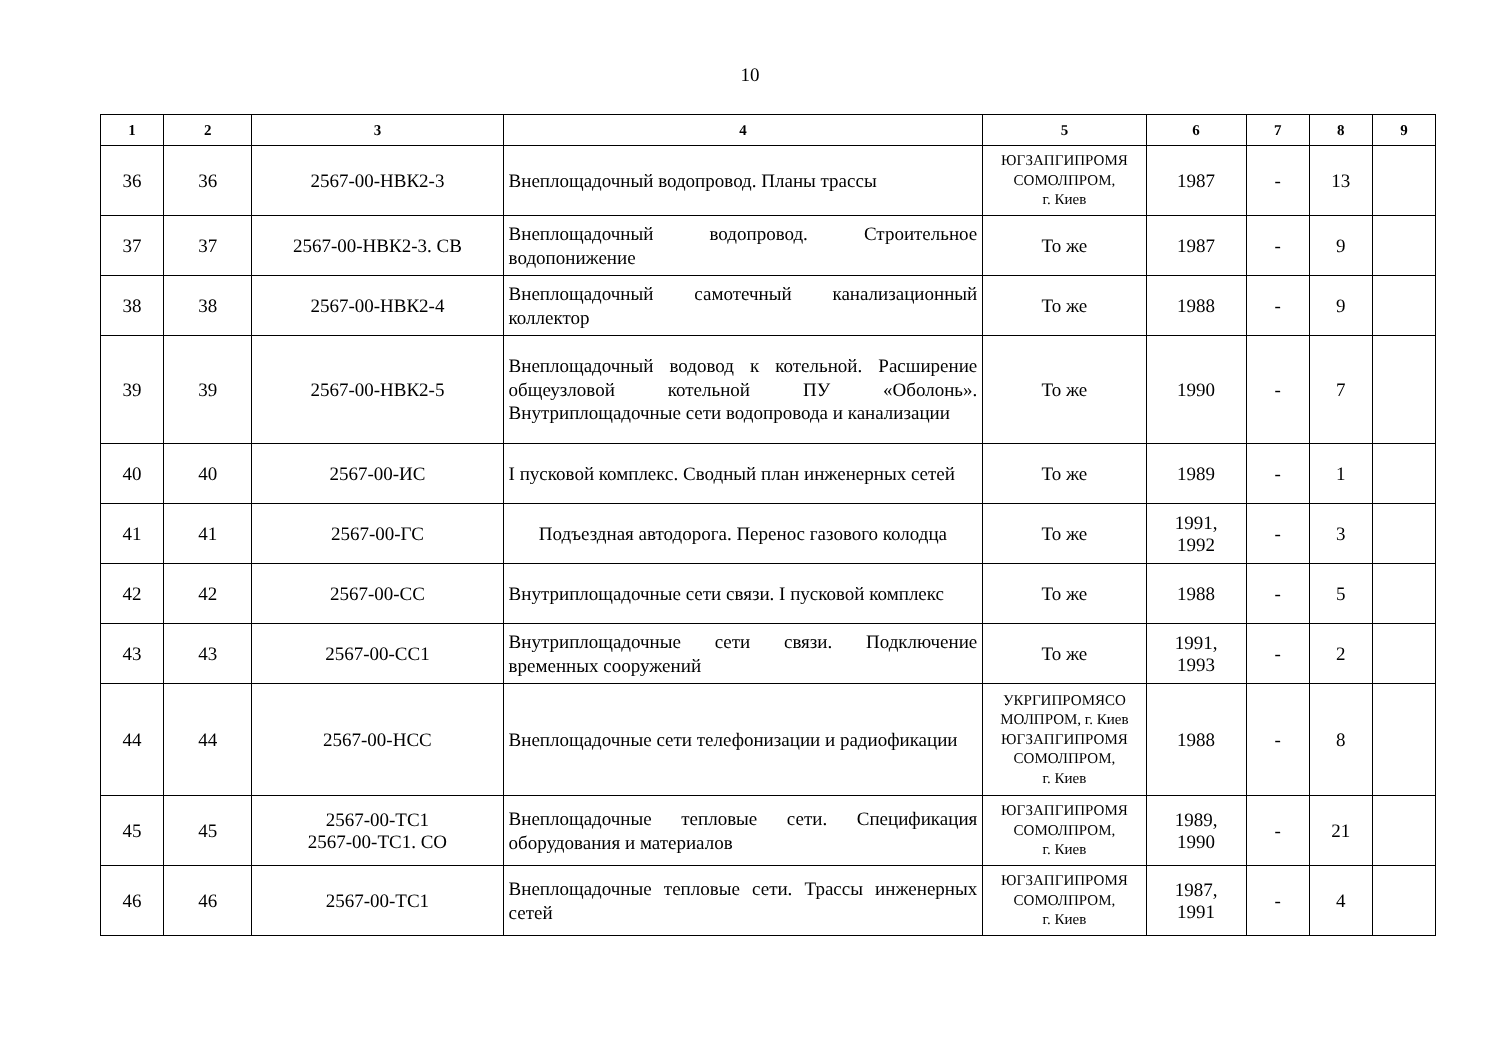10
| 1 | 2 | 3 | 4 | 5 | 6 | 7 | 8 | 9 |
| --- | --- | --- | --- | --- | --- | --- | --- | --- |
| 36 | 36 | 2567-00-НВК2-3 | Внеплощадочный водопровод. Планы трассы | ЮГЗАПГИПРОМЯ СОМОЛПРОМ, г. Киев | 1987 | - | 13 | |
| 37 | 37 | 2567-00-НВК2-3. СВ | Внеплощадочный водопровод. Строительное водопонижение | То же | 1987 | - | 9 | |
| 38 | 38 | 2567-00-НВК2-4 | Внеплощадочный самотечный канализационный коллектор | То же | 1988 | - | 9 | |
| 39 | 39 | 2567-00-НВК2-5 | Внеплощадочный водовод к котельной. Расширение общеузловой котельной ПУ «Оболонь». Внутриплощадочные сети водопровода и канализации | То же | 1990 | - | 7 | |
| 40 | 40 | 2567-00-ИС | I пусковой комплекс. Сводный план инженерных сетей | То же | 1989 | - | 1 | |
| 41 | 41 | 2567-00-ГС | Подъездная автодорога. Перенос газового колодца | То же | 1991, 1992 | - | 3 | |
| 42 | 42 | 2567-00-СС | Внутриплощадочные сети связи. I пусковой комплекс | То же | 1988 | - | 5 | |
| 43 | 43 | 2567-00-СС1 | Внутриплощадочные сети связи. Подключение временных сооружений | То же | 1991, 1993 | - | 2 | |
| 44 | 44 | 2567-00-НСС | Внеплощадочные сети телефонизации и радиофикации | УКРГИПРОМЯСО МОЛПРОМ, г. Киев ЮГЗАПГИПРОМЯ СОМОЛПРОМ, г. Киев | 1988 | - | 8 | |
| 45 | 45 | 2567-00-ТС1 2567-00-ТС1. СО | Внеплощадочные тепловые сети. Спецификация оборудования и материалов | ЮГЗАПГИПРОМЯ СОМОЛПРОМ, г. Киев | 1989, 1990 | - | 21 | |
| 46 | 46 | 2567-00-ТС1 | Внеплощадочные тепловые сети. Трассы инженерных сетей | ЮГЗАПГИПРОМЯ СОМОЛПРОМ, г. Киев | 1987, 1991 | - | 4 | |